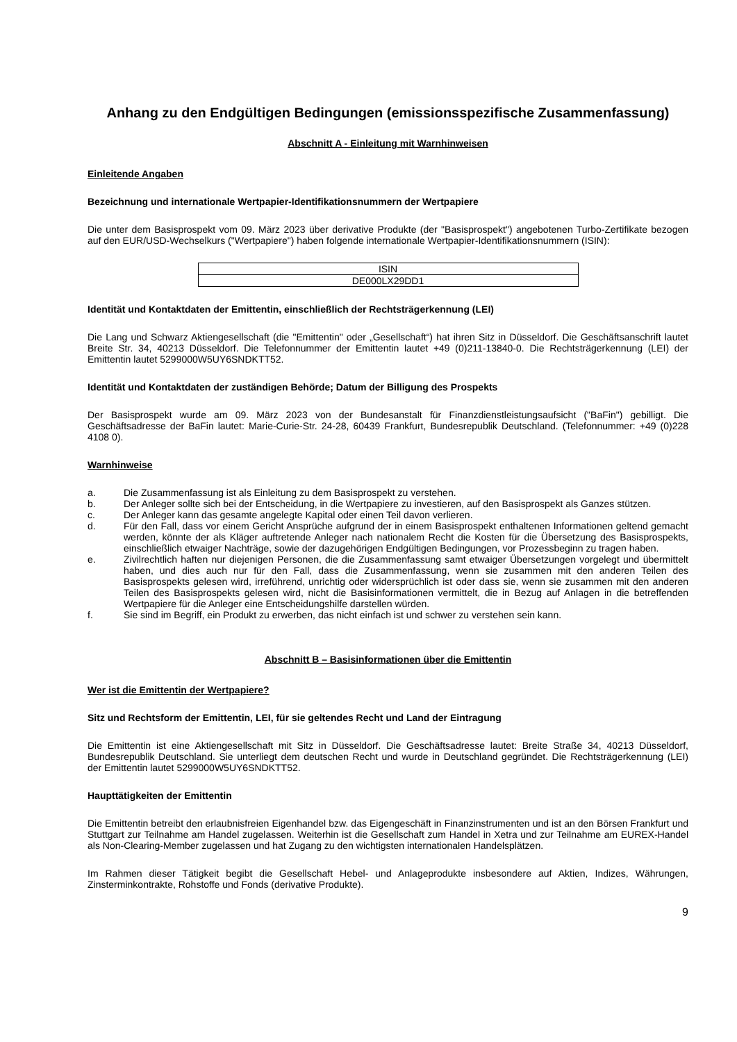Anhang zu den Endgültigen Bedingungen (emissionsspezifische Zusammenfassung)
Abschnitt A - Einleitung mit Warnhinweisen
Einleitende Angaben
Bezeichnung und internationale Wertpapier-Identifikationsnummern der Wertpapiere
Die unter dem Basisprospekt vom 09. März 2023 über derivative Produkte (der "Basisprospekt") angebotenen Turbo-Zertifikate bezogen auf den EUR/USD-Wechselkurs ("Wertpapiere") haben folgende internationale Wertpapier-Identifikationsnummern (ISIN):
| ISIN |
| DE000LX29DD1 |
Identität und Kontaktdaten der Emittentin, einschließlich der Rechtsträgerkennung (LEI)
Die Lang und Schwarz Aktiengesellschaft (die "Emittentin" oder „Gesellschaft“) hat ihren Sitz in Düsseldorf. Die Geschäftsanschrift lautet Breite Str. 34, 40213 Düsseldorf. Die Telefonnummer der Emittentin lautet +49 (0)211-13840-0. Die Rechtsträgerkennung (LEI) der Emittentin lautet 5299000W5UY6SNDKTT52.
Identität und Kontaktdaten der zuständigen Behörde; Datum der Billigung des Prospekts
Der Basisprospekt wurde am 09. März 2023 von der Bundesanstalt für Finanzdienstleistungsaufsicht ("BaFin") gebilligt. Die Geschäftsadresse der BaFin lautet: Marie-Curie-Str. 24-28, 60439 Frankfurt, Bundesrepublik Deutschland. (Telefonnummer: +49 (0)228 4108 0).
Warnhinweise
a. Die Zusammenfassung ist als Einleitung zu dem Basisprospekt zu verstehen.
b. Der Anleger sollte sich bei der Entscheidung, in die Wertpapiere zu investieren, auf den Basisprospekt als Ganzes stützen.
c. Der Anleger kann das gesamte angelegte Kapital oder einen Teil davon verlieren.
d. Für den Fall, dass vor einem Gericht Ansprüche aufgrund der in einem Basisprospekt enthaltenen Informationen geltend gemacht werden, könnte der als Kläger auftretende Anleger nach nationalem Recht die Kosten für die Übersetzung des Basisprospekts, einschließlich etwaiger Nachträge, sowie der dazugehörigen Endgültigen Bedingungen, vor Prozessbeginn zu tragen haben.
e. Zivilrechtlich haften nur diejenigen Personen, die die Zusammenfassung samt etwaiger Übersetzungen vorgelegt und übermittelt haben, und dies auch nur für den Fall, dass die Zusammenfassung, wenn sie zusammen mit den anderen Teilen des Basisprospekts gelesen wird, irreführend, unrichtig oder widersprüchlich ist oder dass sie, wenn sie zusammen mit den anderen Teilen des Basisprospekts gelesen wird, nicht die Basisinformationen vermittelt, die in Bezug auf Anlagen in die betreffenden Wertpapiere für die Anleger eine Entscheidungshilfe darstellen würden.
f. Sie sind im Begriff, ein Produkt zu erwerben, das nicht einfach ist und schwer zu verstehen sein kann.
Abschnitt B – Basisinformationen über die Emittentin
Wer ist die Emittentin der Wertpapiere?
Sitz und Rechtsform der Emittentin, LEI, für sie geltendes Recht und Land der Eintragung
Die Emittentin ist eine Aktiengesellschaft mit Sitz in Düsseldorf. Die Geschäftsadresse lautet: Breite Straße 34, 40213 Düsseldorf, Bundesrepublik Deutschland. Sie unterliegt dem deutschen Recht und wurde in Deutschland gegründet. Die Rechtsträgerkennung (LEI) der Emittentin lautet 5299000W5UY6SNDKTT52.
Haupttätigkeiten der Emittentin
Die Emittentin betreibt den erlaubnisfreien Eigenhandel bzw. das Eigengeschäft in Finanzinstrumenten und ist an den Börsen Frankfurt und Stuttgart zur Teilnahme am Handel zugelassen. Weiterhin ist die Gesellschaft zum Handel in Xetra und zur Teilnahme am EUREX-Handel als Non-Clearing-Member zugelassen und hat Zugang zu den wichtigsten internationalen Handelsplätzen.
Im Rahmen dieser Tätigkeit begibt die Gesellschaft Hebel- und Anlageprodukte insbesondere auf Aktien, Indizes, Währungen, Zinsterminkontrakte, Rohstoffe und Fonds (derivative Produkte).
9